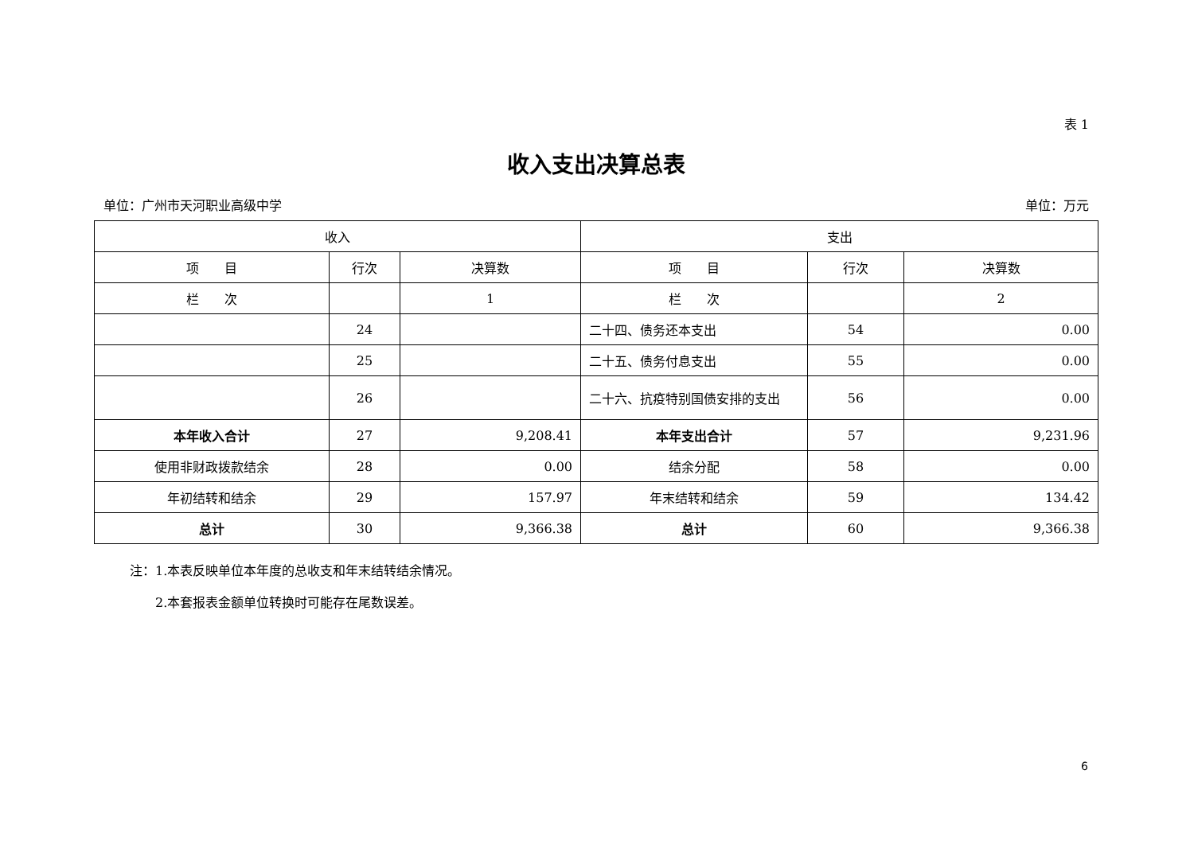表 1
收入支出决算总表
单位：广州市天河职业高级中学 单位：万元
| 收入 | | | 支出 | | |
| --- | --- | --- | --- | --- | --- |
| 项 目 | 行次 | 决算数 | 项 目 | 行次 | 决算数 |
| 栏 次 | | 1 | 栏 次 | | 2 |
| | 24 | | 二十四、债务还本支出 | 54 | 0.00 |
| | 25 | | 二十五、债务付息支出 | 55 | 0.00 |
| | 26 | | 二十六、抗疫特别国债安排的支出 | 56 | 0.00 |
| 本年收入合计 | 27 | 9,208.41 | 本年支出合计 | 57 | 9,231.96 |
| 使用非财政拨款结余 | 28 | 0.00 | 结余分配 | 58 | 0.00 |
| 年初结转和结余 | 29 | 157.97 | 年末结转和结余 | 59 | 134.42 |
| 总计 | 30 | 9,366.38 | 总计 | 60 | 9,366.38 |
注：1.本表反映单位本年度的总收支和年末结转结余情况。
　　2.本套报表金额单位转换时可能存在尾数误差。
6